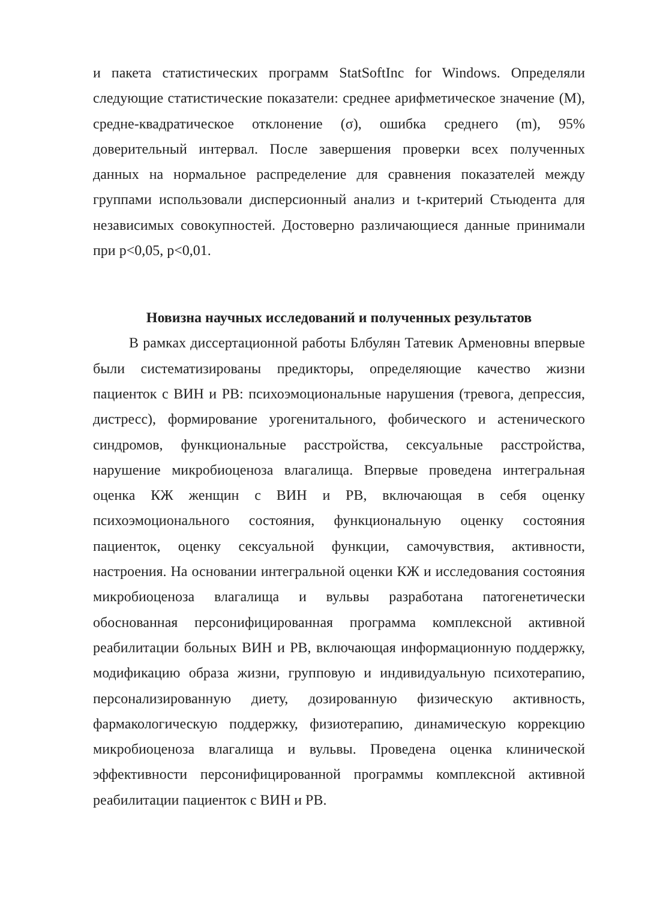и пакета статистических программ StatSoftInc for Windows. Определяли следующие статистические показатели: среднее арифметическое значение (M), средне-квадратическое отклонение (σ), ошибка среднего (m), 95% доверительный интервал. После завершения проверки всех полученных данных на нормальное распределение для сравнения показателей между группами использовали дисперсионный анализ и t-критерий Стьюдента для независимых совокупностей. Достоверно различающиеся данные принимали при p<0,05, p<0,01.
Новизна научных исследований и полученных результатов
В рамках диссертационной работы Блбулян Татевик Арменовны впервые были систематизированы предикторы, определяющие качество жизни пациенток с ВИН и РВ: психоэмоциональные нарушения (тревога, депрессия, дистресс), формирование урогенитального, фобического и астенического синдромов, функциональные расстройства, сексуальные расстройства, нарушение микробиоценоза влагалища. Впервые проведена интегральная оценка КЖ женщин с ВИН и РВ, включающая в себя оценку психоэмоционального состояния, функциональную оценку состояния пациенток, оценку сексуальной функции, самочувствия, активности, настроения. На основании интегральной оценки КЖ и исследования состояния микробиоценоза влагалища и вульвы разработана патогенетически обоснованная персонифицированная программа комплексной активной реабилитации больных ВИН и РВ, включающая информационную поддержку, модификацию образа жизни, групповую и индивидуальную психотерапию, персонализированную диету, дозированную физическую активность, фармакологическую поддержку, физиотерапию, динамическую коррекцию микробиоценоза влагалища и вульвы. Проведена оценка клинической эффективности персонифицированной программы комплексной активной реабилитации пациенток с ВИН и РВ.